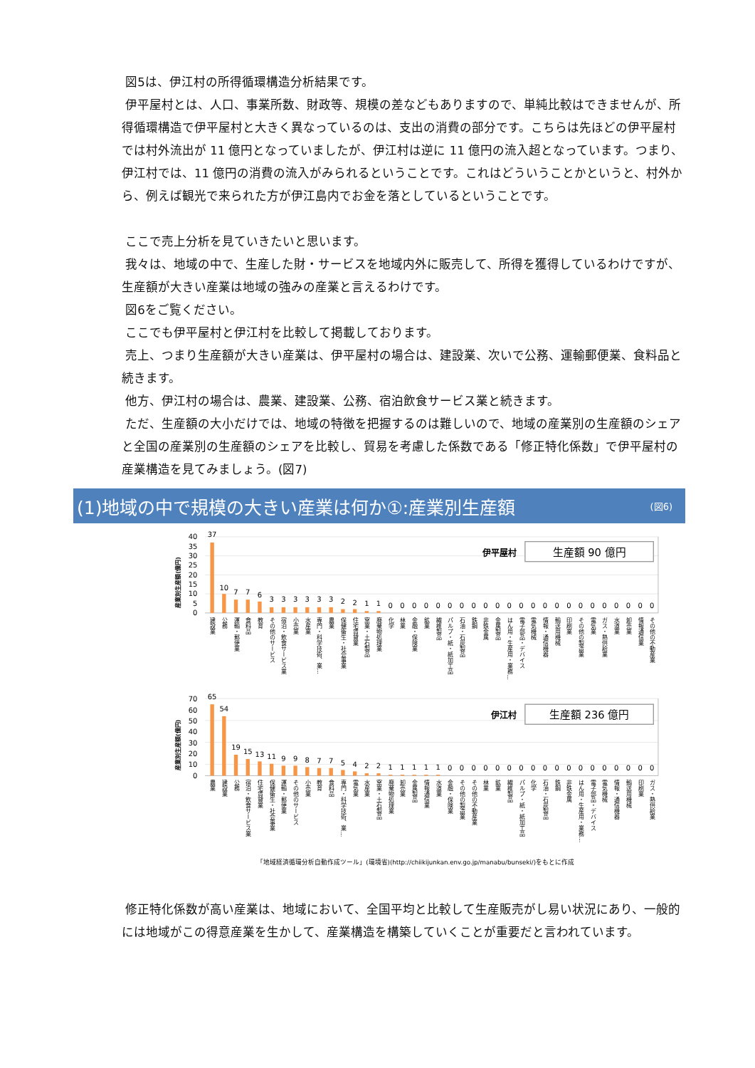図5は、伊江村の所得循環構造分析結果です。
伊平屋村とは、人口、事業所数、財政等、規模の差などもありますので、単純比較はできませんが、所得循環構造で伊平屋村と大きく異なっているのは、支出の消費の部分です。こちらは先ほどの伊平屋村では村外流出が 11 億円となっていましたが、伊江村は逆に 11 億円の流入超となっています。つまり、伊江村では、11 億円の消費の流入がみられるということです。これはどういうことかというと、村外から、例えば観光で来られた方が伊江島内でお金を落としているということです。
ここで売上分析を見ていきたいと思います。
我々は、地域の中で、生産した財・サービスを地域内外に販売して、所得を獲得しているわけですが、生産額が大きい産業は地域の強みの産業と言えるわけです。
図6をご覧ください。
ここでも伊平屋村と伊江村を比較して掲載しております。
売上、つまり生産額が大きい産業は、伊平屋村の場合は、建設業、次いで公務、運輸郵便業、食料品と続きます。
他方、伊江村の場合は、農業、建設業、公務、宿泊飲食サービス業と続きます。
ただ、生産額の大小だけでは、地域の特徴を把握するのは難しいので、地域の産業別の生産額のシェアと全国の産業別の生産額のシェアを比較し、貿易を考慮した係数である「修正特化係数」で伊平屋村の産業構造を見てみましょう。(図7)
(1)地域の中で規模の大きい産業は何か①:産業別生産額 (図6)
40
35
30
25
20
15
10
5
0
70
60
50
40
30
20
10
0
産業別生産額(億円)
産業別生産額(億円)
伊平屋村
生産額 90 億円
伊江村
生産額 236 億円
37
10
7
7
6
3
3
3
3
3
3
2
2
1
1
0
0
0
0
0
0
0
0
0
0
0
0
0
0
0
0
0
0
0
0
0
0
0
65
54
19
15
13
11
9
9
8
7
7
5
4
2
2
1
1
1
1
1
0
0
0
0
0
0
0
0
0
0
0
0
0
0
0
0
0
0
建設業
公務
運輸・郵便業
食料品
教育
その他のサービス
宿泊・飲食サービス業
小売業
水産業
専門・科学技術、業…
農業
保健衛生・社会事業
住宅賃貸業
窯業・土石製品
廃棄物処理業
化学
林業
金融・保険業
鉱業
繊維製品
パルプ・紙・紙加工品
石油・石炭製品
鉄鋼
非鉄金属
金属製品
はん用・生産用・業務…
電子部品・デバイス
電気機械
情報・通信機器
輸送用機械
印刷業
その他の製造業
電気業
ガス・熱供給業
水道業
卸売業
情報通信業
その他の不動産業
農業
建設業
公務
宿泊・飲食サービス業
住宅賃貸業
保健衛生・社会事業
運輸・郵便業
その他のサービス
小売業
教育
食料品
専門・科学技術、業…
電気業
水産業
窯業・土石製品
廃棄物処理業
卸売業
金属製品
情報通信業
水道業
金融・保険業
その他の製造業
その他の不動産業
林業
鉱業
繊維製品
パルプ・紙・紙加工品
化学
石油・石炭製品
鉄鋼
非鉄金属
はん用・生産用・業務…
電子部品・デバイス
電気機械
情報・通信機器
輸送用機械
印刷業
ガス・熱供給業
「地域経済循環分析自動作成ツール」(環境省)(http://chiikijunkan.env.go.jp/manabu/bunseki/)をもとに作成
修正特化係数が高い産業は、地域において、全国平均と比較して生産販売がし易い状況にあり、一般的には地域がこの得意産業を生かして、産業構造を構築していくことが重要だと言われています。